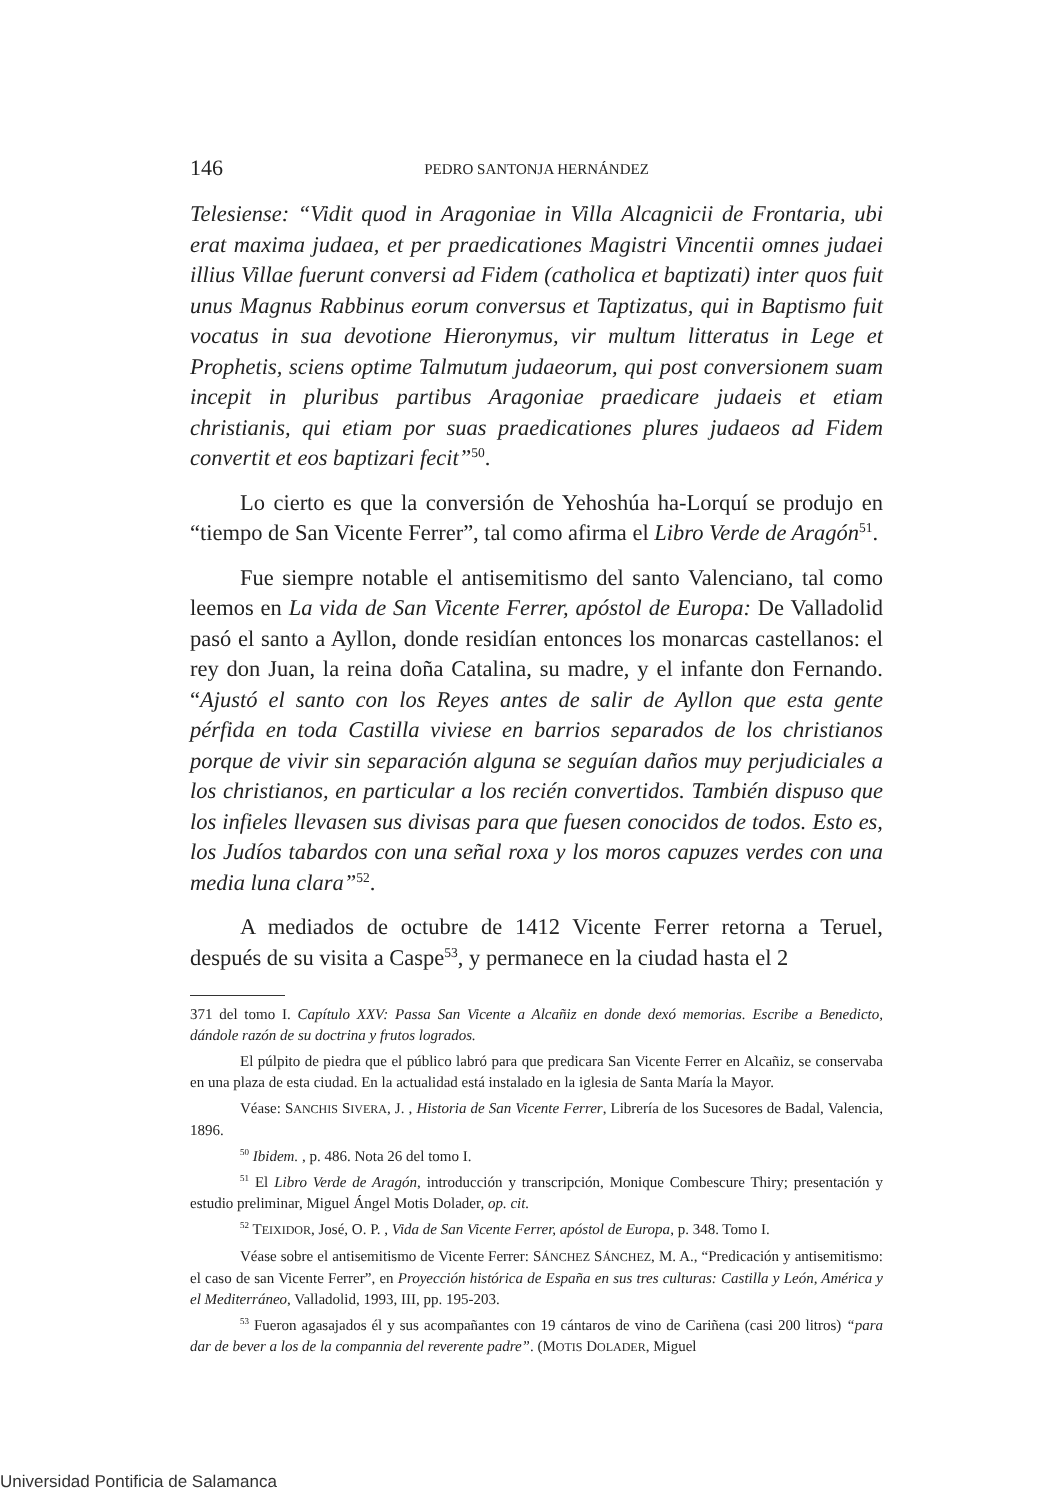146 PEDRO SANTONJA HERNÁNDEZ
Telesiense: “Vidit quod in Aragoniae in Villa Alcagnicii de Frontaria, ubi erat maxima judaea, et per praedicationes Magistri Vincentii omnes judaei illius Villae fuerunt conversi ad Fidem (catholica et baptizati) inter quos fuit unus Magnus Rabbinus eorum conversus et Taptizatus, qui in Baptismo fuit vocatus in sua devotione Hieronymus, vir multum litteratus in Lege et Prophetis, sciens optime Talmutum judaeorum, qui post conversionem suam incepit in pluribus partibus Aragoniae praedicare judaeis et etiam christianis, qui etiam por suas praedicationes plures judaeos ad Fidem convertit et eos baptizari fecit”<sup>50</sup>.
Lo cierto es que la conversión de Yehoshúa ha-Lorquí se produjo en “tiempo de San Vicente Ferrer”, tal como afirma el Libro Verde de Aragón<sup>51</sup>.
Fue siempre notable el antisemitismo del santo Valenciano, tal como leemos en La vida de San Vicente Ferrer, apóstol de Europa: De Valladolid pasó el santo a Ayllon, donde residían entonces los monarcas castellanos: el rey don Juan, la reina doña Catalina, su madre, y el infante don Fernando. “Ajustó el santo con los Reyes antes de salir de Ayllon que esta gente pérfida en toda Castilla viviese en barrios separados de los christianos porque de vivir sin separación alguna se seguían daños muy perjudiciales a los christianos, en particular a los recién convertidos. También dispuso que los infieles llevasen sus divisas para que fuesen conocidos de todos. Esto es, los Judíos tabardos con una señal roxa y los moros capuzes verdes con una media luna clara”<sup>52</sup>.
A mediados de octubre de 1412 Vicente Ferrer retorna a Teruel, después de su visita a Caspe<sup>53</sup>, y permanece en la ciudad hasta el 2
371 del tomo I. Capítulo XXV: Passa San Vicente a Alcañiz en donde dexó memorias. Escribe a Benedicto, dándole razón de su doctrina y frutos logrados.
El púlpito de piedra que el público labró para que predicara San Vicente Ferrer en Alcañiz, se conservaba en una plaza de esta ciudad. En la actualidad está instalado en la iglesia de Santa María la Mayor.
Véase: SANCHIS SIVERA, J. , Historia de San Vicente Ferrer, Librería de los Sucesores de Badal, Valencia, 1896.
<sup>50</sup> Ibidem. , p. 486. Nota 26 del tomo I.
<sup>51</sup> El Libro Verde de Aragón, introducción y transcripción, Monique Combescure Thiry; presentación y estudio preliminar, Miguel Ángel Motis Dolader, op. cit.
<sup>52</sup> TEIXIDOR, José, O. P. , Vida de San Vicente Ferrer, apóstol de Europa, p. 348. Tomo I.
Véase sobre el antisemitismo de Vicente Ferrer: SÁNCHEZ SÁNCHEZ, M. A., “Predicación y antisemitismo: el caso de san Vicente Ferrer”, en Proyección histórica de España en sus tres culturas: Castilla y León, América y el Mediterráneo, Valladolid, 1993, III, pp. 195-203.
<sup>53</sup> Fueron agasajados él y sus acompañantes con 19 cántaros de vino de Cariñena (casi 200 litros) “para dar de bever a los de la compannia del reverente padre”. (MOTIS DOLADER, Miguel
Universidad Pontificia de Salamanca